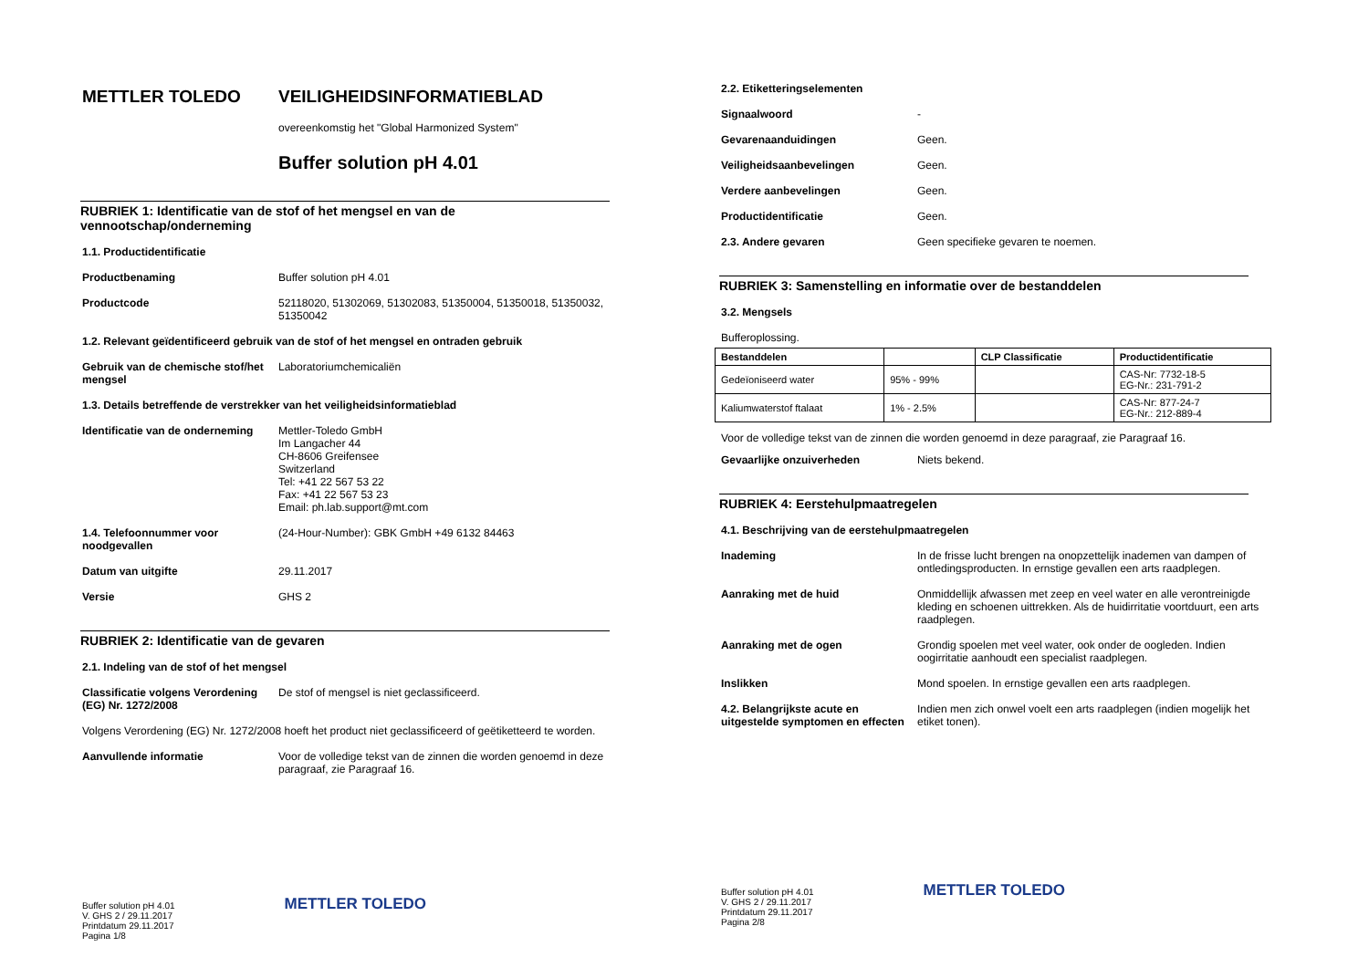METTLER TOLEDO VEILIGHEIDSINFORMATIEBLAD
overeenkomstig het "Global Harmonized System"
Buffer solution pH 4.01
RUBRIEK 1: Identificatie van de stof of het mengsel en van de vennootschap/onderneming
1.1. Productidentificatie
Productbenaming Buffer solution pH 4.01
Productcode 52118020, 51302069, 51302083, 51350004, 51350018, 51350032, 51350042
1.2. Relevant geïdentificeerd gebruik van de stof of het mengsel en ontraden gebruik
Gebruik van de chemische stof/het mengsel Laboratoriumchemicaliën
1.3. Details betreffende de verstrekker van het veiligheidsinformatieblad
Identificatie van de onderneming Mettler-Toledo GmbH
Im Langacher 44
CH-8606 Greifensee
Switzerland
Tel: +41 22 567 53 22
Fax: +41 22 567 53 23
Email: ph.lab.support@mt.com
1.4. Telefoonnummer voor noodgevallen (24-Hour-Number): GBK GmbH +49 6132 84463
Datum van uitgifte 29.11.2017
Versie GHS 2
RUBRIEK 2: Identificatie van de gevaren
2.1. Indeling van de stof of het mengsel
Classificatie volgens Verordening (EG) Nr. 1272/2008 De stof of mengsel is niet geclassificeerd.
Volgens Verordening (EG) Nr. 1272/2008 hoeft het product niet geclassificeerd of geëtiketteerd te worden.
Aanvullende informatie Voor de volledige tekst van de zinnen die worden genoemd in deze paragraaf, zie Paragraaf 16.
Buffer solution pH 4.01
V. GHS 2 / 29.11.2017
Printdatum 29.11.2017
Pagina 1/8
METTLER TOLEDO
2.2. Etiketteringselementen
Signaalwoord -
Gevarenaanduidingen Geen.
Veiligheidsaanbevelingen Geen.
Verdere aanbevelingen Geen.
Productidentificatie Geen.
2.3. Andere gevaren Geen specifieke gevaren te noemen.
RUBRIEK 3: Samenstelling en informatie over de bestanddelen
3.2. Mengsels
Bufferoplossing.
| Bestanddelen | | CLP Classificatie | Productidentificatie |
| --- | --- | --- | --- |
| Gedeïoniseerd water | 95% - 99% | | CAS-Nr: 7732-18-5 EG-Nr.: 231-791-2 |
| Kaliumwaterstof ftalaat | 1% - 2.5% | | CAS-Nr: 877-24-7 EG-Nr.: 212-889-4 |
Voor de volledige tekst van de zinnen die worden genoemd in deze paragraaf, zie Paragraaf 16.
Gevaarlijke onzuiverheden Niets bekend.
RUBRIEK 4: Eerstehulpmaatregelen
4.1. Beschrijving van de eerstehulpmaatregelen
Inademing In de frisse lucht brengen na onopzettelijk inademen van dampen of ontledingsproducten. In ernstige gevallen een arts raadplegen.
Aanraking met de huid Onmiddellijk afwassen met zeep en veel water en alle verontreinigde kleding en schoenen uittrekken. Als de huidirritatie voortduurt, een arts raadplegen.
Aanraking met de ogen Grondig spoelen met veel water, ook onder de oogleden. Indien oogirritatie aanhoudt een specialist raadplegen.
Inslikken Mond spoelen. In ernstige gevallen een arts raadplegen.
4.2. Belangrijkste acute en uitgestelde symptomen en effecten Indien men zich onwel voelt een arts raadplegen (indien mogelijk het etiket tonen).
Buffer solution pH 4.01
V. GHS 2 / 29.11.2017
Printdatum 29.11.2017
Pagina 2/8
METTLER TOLEDO